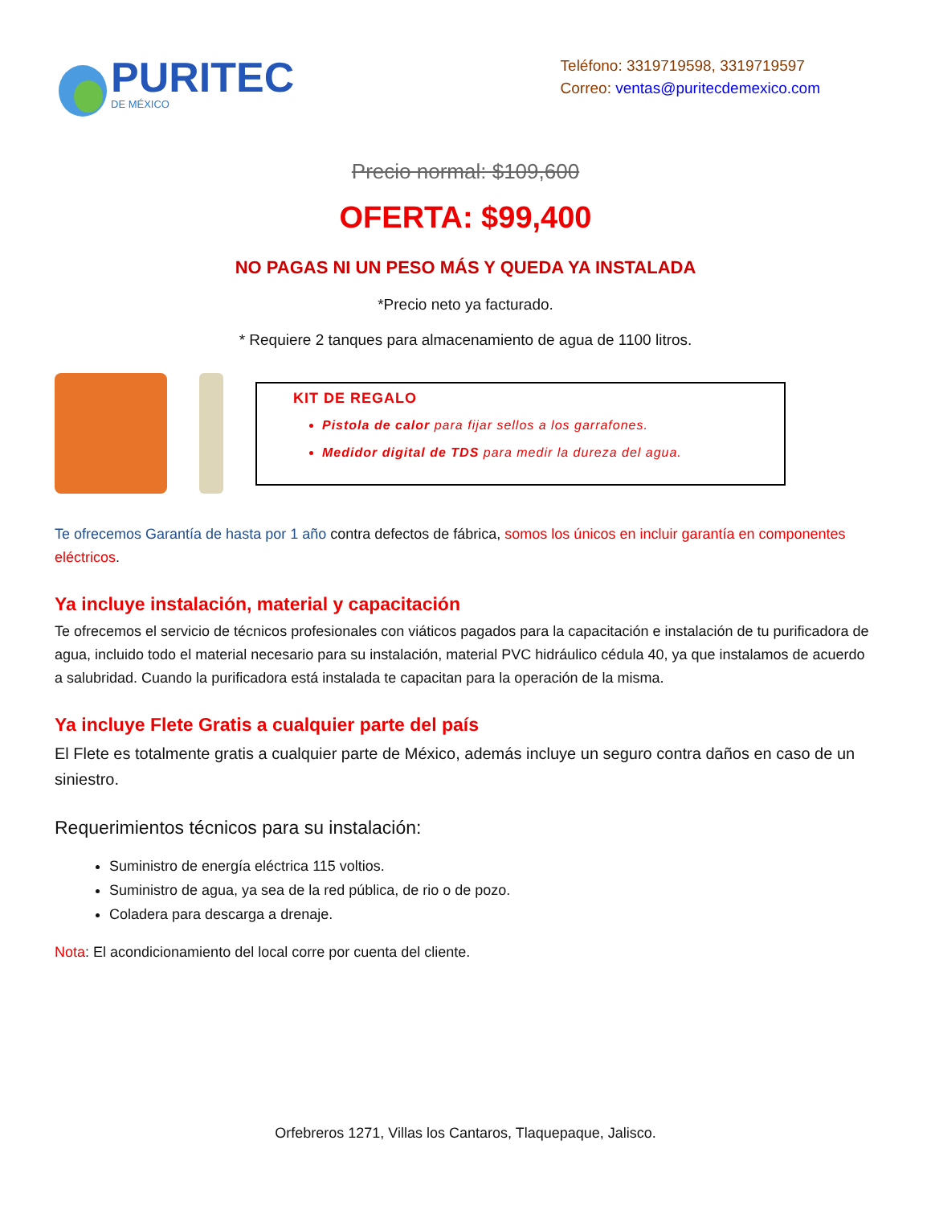PURITEC
DE MÉXICO
Teléfono: 3319719598, 3319719597
Correo: ventas@puritecdemexico.com
Precio normal: $109,600
OFERTA: $99,400
NO PAGAS NI UN PESO MÁS Y QUEDA YA INSTALADA
*Precio neto ya facturado.
* Requiere 2 tanques para almacenamiento de agua de 1100 litros.
KIT DE REGALO
Pistola de calor para fijar sellos a los garrafones.
Medidor digital de TDS para medir la dureza del agua.
Te ofrecemos Garantía de hasta por 1 año contra defectos de fábrica, somos los únicos en incluir garantía en componentes eléctricos.
Ya incluye instalación, material y capacitación
Te ofrecemos el servicio de técnicos profesionales con viáticos pagados para la capacitación e instalación de tu purificadora de agua, incluido todo el material necesario para su instalación, material PVC hidráulico cédula 40, ya que instalamos de acuerdo a salubridad. Cuando la purificadora está instalada te capacitan para la operación de la misma.
Ya incluye Flete Gratis a cualquier parte del país
El Flete es totalmente gratis a cualquier parte de México, además incluye un seguro contra daños en caso de un siniestro.
Requerimientos técnicos para su instalación:
Suministro de energía eléctrica 115 voltios.
Suministro de agua, ya sea de la red pública, de rio o de pozo.
Coladera para descarga a drenaje.
Nota: El acondicionamiento del local corre por cuenta del cliente.
Orfebreros 1271, Villas los Cantaros, Tlaquepaque, Jalisco.